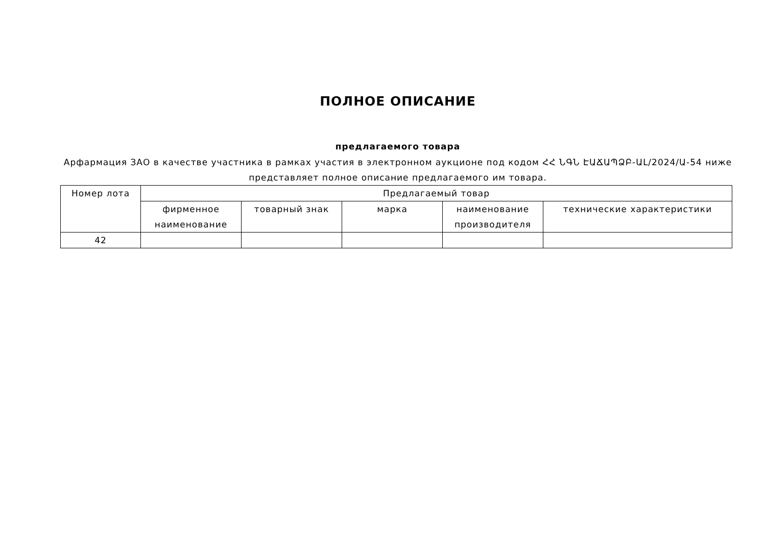ПОЛНОЕ ОПИСАНИЕ
предлагаемого товара
Арфармация ЗАО в качестве участника в рамках участия в электронном аукционе под кодом ՀՀ ՆԳՆ ԷԱՃԱՊՁԲ-ԱԼ/2024/Ա-54 ниже представляет полное описание предлагаемого им товара.
| Номер лота | Предлагаемый товар | | | | |
| --- | --- | --- | --- | --- | --- |
| | фирменное наименование | товарный знак | марка | наименование производителя | технические характеристики |
| 42 | | | | | |